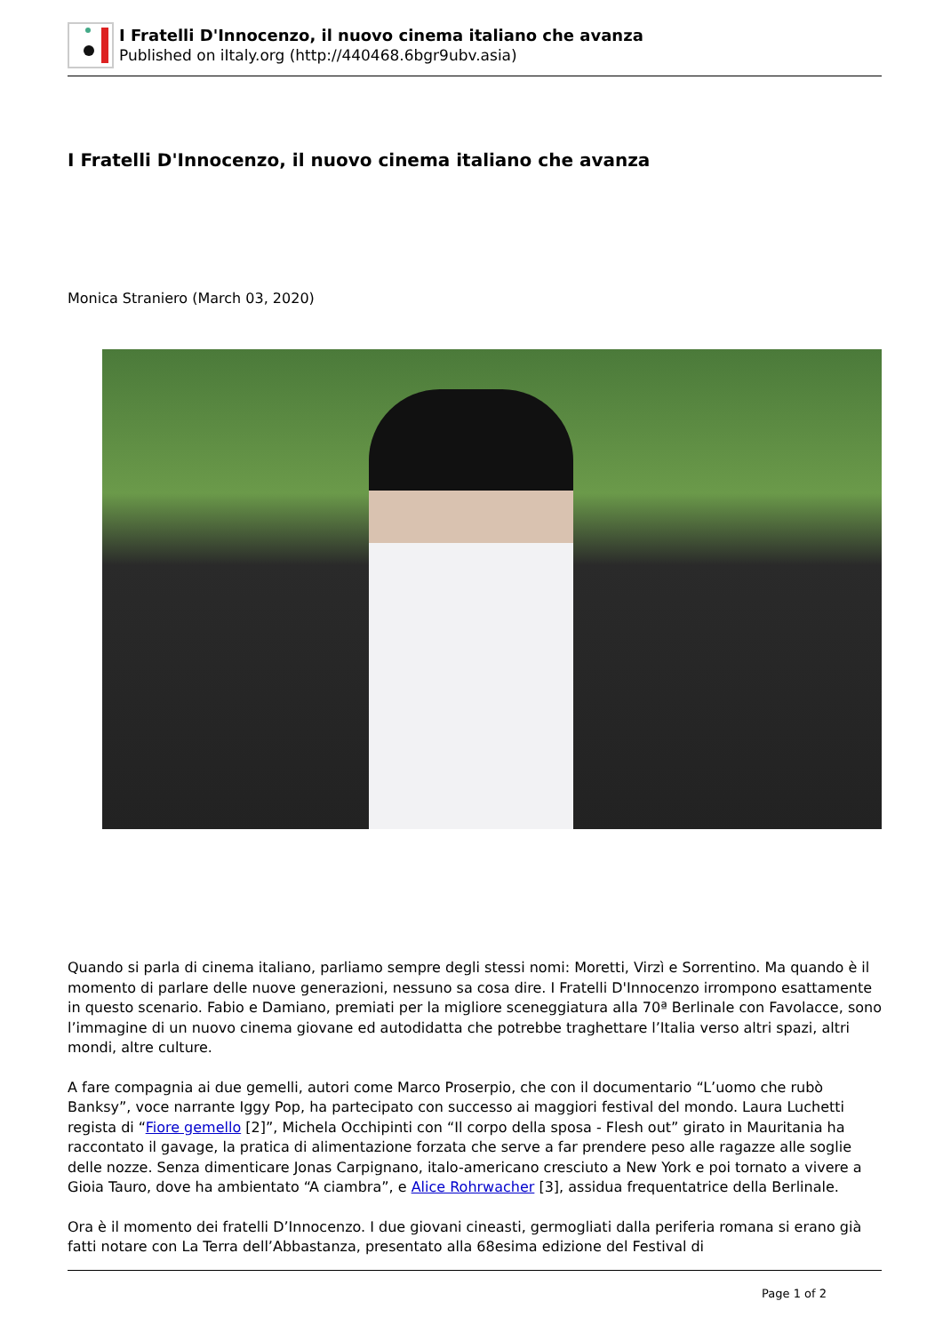I Fratelli D'Innocenzo, il nuovo cinema italiano che avanza
Published on iItaly.org (http://440468.6bgr9ubv.asia)
I Fratelli D'Innocenzo, il nuovo cinema italiano che avanza
Monica Straniero (March 03, 2020)
Quando si parla di cinema italiano, parliamo sempre degli stessi nomi: Moretti, Virzì e Sorrentino. Ma quando è il momento di parlare delle nuove generazioni, nessuno sa cosa dire. I Fratelli D'Innocenzo irrompono esattamente in questo scenario. Fabio e Damiano, premiati per la migliore sceneggiatura alla 70ª Berlinale con Favolacce, sono l’immagine di un nuovo cinema giovane ed autodidatta che potrebbe traghettare l’Italia verso altri spazi, altri mondi, altre culture.
A fare compagnia ai due gemelli, autori come Marco Proserpio, che con il documentario “L’uomo che rubò Banksy”, voce narrante Iggy Pop, ha partecipato con successo ai maggiori festival del mondo. Laura Luchetti regista di “Fiore gemello [2]”, Michela Occhipinti con “Il corpo della sposa - Flesh out” girato in Mauritania ha raccontato il gavage, la pratica di alimentazione forzata che serve a far prendere peso alle ragazze alle soglie delle nozze. Senza dimenticare Jonas Carpignano, italo-americano cresciuto a New York e poi tornato a vivere a Gioia Tauro, dove ha ambientato “A ciambra”, e Alice Rohrwacher [3], assidua frequentatrice della Berlinale.
Ora è il momento dei fratelli D’Innocenzo. I due giovani cineasti, germogliati dalla periferia romana si erano già fatti notare con La Terra dell’Abbastanza, presentato alla 68esima edizione del Festival di
Page 1 of 2